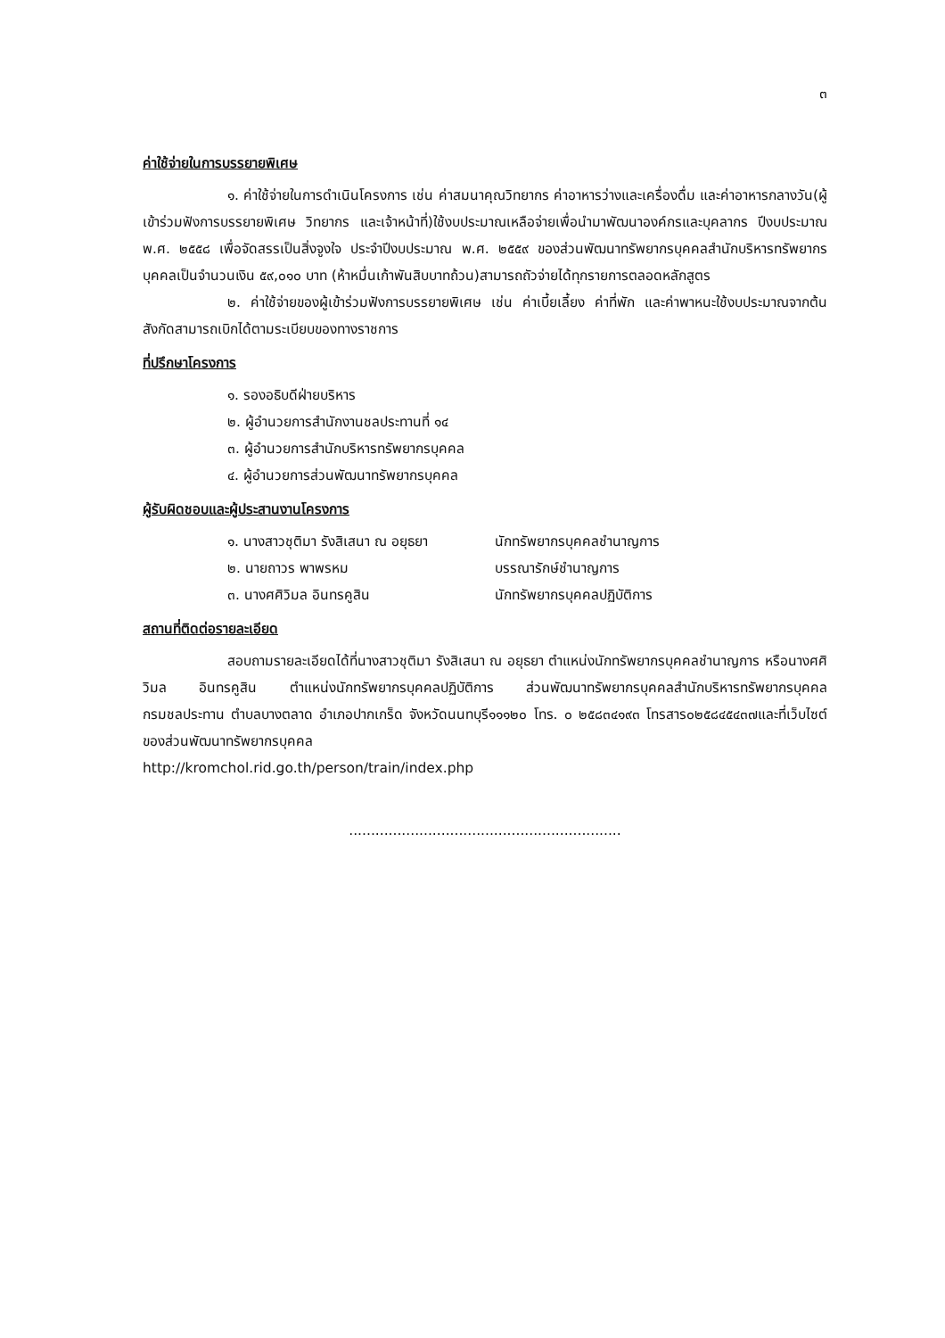๓
ค่าใช้จ่ายในการบรรยายพิเศษ
๑. ค่าใช้จ่ายในการดำเนินโครงการ เช่น ค่าสมนาคุณวิทยากร ค่าอาหารว่างและเครื่องดื่ม และค่าอาหารกลางวัน(ผู้เข้าร่วมฟังการบรรยายพิเศษ วิทยากร และเจ้าหน้าที่)ใช้งบประมาณเหลือจ่ายเพื่อนำมาพัฒนาองค์กรและบุคลากร ปีงบประมาณ พ.ศ. ๒๕๕๘ เพื่อจัดสรรเป็นสิ่งจูงใจ ประจำปีงบประมาณ พ.ศ. ๒๕๕๙ ของส่วนพัฒนาทรัพยากรบุคคลสำนักบริหารทรัพยากรบุคคลเป็นจำนวนเงิน ๕๙,๐๑๐ บาท (ห้าหมื่นเก้าพันสิบบาทถ้วน)สามารถถัวจ่ายได้ทุกรายการตลอดหลักสูตร
๒. ค่าใช้จ่ายของผู้เข้าร่วมฟังการบรรยายพิเศษ เช่น ค่าเบี้ยเลี้ยง ค่าที่พัก และค่าพาหนะใช้งบประมาณจากต้นสังกัดสามารถเบิกได้ตามระเบียบของทางราชการ
ที่ปรึกษาโครงการ
๑. รองอธิบดีฝ่ายบริหาร
๒. ผู้อำนวยการสำนักงานชลประทานที่ ๑๔
๓. ผู้อำนวยการสำนักบริหารทรัพยากรบุคคล
๔. ผู้อำนวยการส่วนพัฒนาทรัพยากรบุคคล
ผู้รับผิดชอบและผู้ประสานงานโครงการ
๑. นางสาวชุติมา รังสิเสนา ณ อยุธยา นักทรัพยากรบุคคลชำนาญการ
๒. นายถาวร พาพรหม บรรณารักษ์ชำนาญการ
๓. นางศศิวิมล อินทรคูสิน นักทรัพยากรบุคคลปฏิบัติการ
สถานที่ติดต่อรายละเอียด
สอบถามรายละเอียดได้ที่นางสาวชุติมา รังสิเสนา ณ อยุธยา ตำแหน่งนักทรัพยากรบุคคลชำนาญการ หรือนางศศิวิมล อินทรคูสิน ตำแหน่งนักทรัพยากรบุคคลปฏิบัติการ ส่วนพัฒนาทรัพยากรบุคคลสำนักบริหารทรัพยากรบุคคล กรมชลประทาน ตำบลบางตลาด อำเภอปากเกร็ด จังหวัดนนทบุรี๑๑๑๒๐ โทร. ๐ ๒๕๘๓๔๑๙๓ โทรสาร๐๒๕๘๔๕๔๓๗และที่เว็บไซต์ของส่วนพัฒนาทรัพยากรบุคคล
http://kromchol.rid.go.th/person/train/index.php
..............................................................